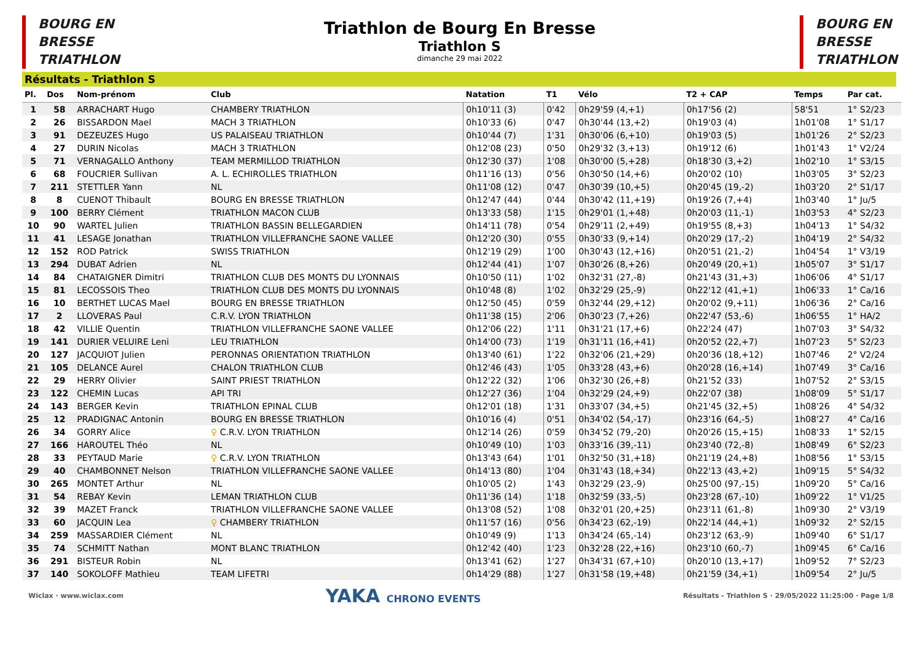BOURG EN
BRESSE
TRIATHLON
Triathlon de Bourg En Bresse
Triathlon S
dimanche 29 mai 2022
BOURG EN
BRESSE
TRIATHLON
Résultats - Triathlon S
| Pl. | Dos | Nom-prénom | Club | Natation | T1 | Vélo | T2 + CAP | Temps | Par cat. |
| --- | --- | --- | --- | --- | --- | --- | --- | --- | --- |
| 1 | 58 | ARRACHART Hugo | CHAMBERY TRIATHLON | 0h10'11 (3) | 0'42 | 0h29'59 (4,+1) | 0h17'56 (2) | 58'51 | 1° S2/23 |
| 2 | 26 | BISSARDON Mael | MACH 3 TRIATHLON | 0h10'33 (6) | 0'47 | 0h30'44 (13,+2) | 0h19'03 (4) | 1h01'08 | 1° S1/17 |
| 3 | 91 | DEZEUZES Hugo | US PALAISEAU TRIATHLON | 0h10'44 (7) | 1'31 | 0h30'06 (6,+10) | 0h19'03 (5) | 1h01'26 | 2° S2/23 |
| 4 | 27 | DURIN Nicolas | MACH 3 TRIATHLON | 0h12'08 (23) | 0'50 | 0h29'32 (3,+13) | 0h19'12 (6) | 1h01'43 | 1° V2/24 |
| 5 | 71 | VERNAGALLO Anthony | TEAM MERMILLOD TRIATHLON | 0h12'30 (37) | 1'08 | 0h30'00 (5,+28) | 0h18'30 (3,+2) | 1h02'10 | 1° S3/15 |
| 6 | 68 | FOUCRIER Sullivan | A. L. ECHIROLLES TRIATHLON | 0h11'16 (13) | 0'56 | 0h30'50 (14,+6) | 0h20'02 (10) | 1h03'05 | 3° S2/23 |
| 7 | 211 | STETTLER Yann | NL | 0h11'08 (12) | 0'47 | 0h30'39 (10,+5) | 0h20'45 (19,-2) | 1h03'20 | 2° S1/17 |
| 8 | 8 | CUENOT Thibault | BOURG EN BRESSE TRIATHLON | 0h12'47 (44) | 0'44 | 0h30'42 (11,+19) | 0h19'26 (7,+4) | 1h03'40 | 1° Ju/5 |
| 9 | 100 | BERRY Clément | TRIATHLON MACON CLUB | 0h13'33 (58) | 1'15 | 0h29'01 (1,+48) | 0h20'03 (11,-1) | 1h03'53 | 4° S2/23 |
| 10 | 90 | WARTEL Julien | TRIATHLON BASSIN BELLEGARDIEN | 0h14'11 (78) | 0'54 | 0h29'11 (2,+49) | 0h19'55 (8,+3) | 1h04'13 | 1° S4/32 |
| 11 | 41 | LESAGE Jonathan | TRIATHLON VILLEFRANCHE SAONE VALLEE | 0h12'20 (30) | 0'55 | 0h30'33 (9,+14) | 0h20'29 (17,-2) | 1h04'19 | 2° S4/32 |
| 12 | 152 | ROD Patrick | SWISS TRIATHLON | 0h12'19 (29) | 1'00 | 0h30'43 (12,+16) | 0h20'51 (21,-2) | 1h04'54 | 1° V3/19 |
| 13 | 294 | DUBAT Adrien | NL | 0h12'44 (41) | 1'07 | 0h30'26 (8,+26) | 0h20'49 (20,+1) | 1h05'07 | 3° S1/17 |
| 14 | 84 | CHATAIGNER Dimitri | TRIATHLON CLUB DES MONTS DU LYONNAIS | 0h10'50 (11) | 1'02 | 0h32'31 (27,-8) | 0h21'43 (31,+3) | 1h06'06 | 4° S1/17 |
| 15 | 81 | LECOSSOIS Theo | TRIATHLON CLUB DES MONTS DU LYONNAIS | 0h10'48 (8) | 1'02 | 0h32'29 (25,-9) | 0h22'12 (41,+1) | 1h06'33 | 1° Ca/16 |
| 16 | 10 | BERTHET LUCAS Mael | BOURG EN BRESSE TRIATHLON | 0h12'50 (45) | 0'59 | 0h32'44 (29,+12) | 0h20'02 (9,+11) | 1h06'36 | 2° Ca/16 |
| 17 | 2 | LLOVERAS Paul | C.R.V. LYON TRIATHLON | 0h11'38 (15) | 2'06 | 0h30'23 (7,+26) | 0h22'47 (53,-6) | 1h06'55 | 1° HA/2 |
| 18 | 42 | VILLIE Quentin | TRIATHLON VILLEFRANCHE SAONE VALLEE | 0h12'06 (22) | 1'11 | 0h31'21 (17,+6) | 0h22'24 (47) | 1h07'03 | 3° S4/32 |
| 19 | 141 | DURIER VELUIRE Leni | LEU TRIATHLON | 0h14'00 (73) | 1'19 | 0h31'11 (16,+41) | 0h20'52 (22,+7) | 1h07'23 | 5° S2/23 |
| 20 | 127 | JACQUIOT Julien | PERONNAS ORIENTATION TRIATHLON | 0h13'40 (61) | 1'22 | 0h32'06 (21,+29) | 0h20'36 (18,+12) | 1h07'46 | 2° V2/24 |
| 21 | 105 | DELANCE Aurel | CHALON TRIATHLON CLUB | 0h12'46 (43) | 1'05 | 0h33'28 (43,+6) | 0h20'28 (16,+14) | 1h07'49 | 3° Ca/16 |
| 22 | 29 | HERRY Olivier | SAINT PRIEST TRIATHLON | 0h12'22 (32) | 1'06 | 0h32'30 (26,+8) | 0h21'52 (33) | 1h07'52 | 2° S3/15 |
| 23 | 122 | CHEMIN Lucas | API TRI | 0h12'27 (36) | 1'04 | 0h32'29 (24,+9) | 0h22'07 (38) | 1h08'09 | 5° S1/17 |
| 24 | 143 | BERGER Kevin | TRIATHLON EPINAL CLUB | 0h12'01 (18) | 1'31 | 0h33'07 (34,+5) | 0h21'45 (32,+5) | 1h08'26 | 4° S4/32 |
| 25 | 12 | PRADIGNAC Antonin | BOURG EN BRESSE TRIATHLON | 0h10'16 (4) | 0'51 | 0h34'02 (54,-17) | 0h23'16 (64,-5) | 1h08'27 | 4° Ca/16 |
| 26 | 34 | GORRY Alice | ♀ C.R.V. LYON TRIATHLON | 0h12'14 (26) | 0'59 | 0h34'52 (79,-20) | 0h20'26 (15,+15) | 1h08'33 | 1° S2/15 |
| 27 | 166 | HAROUTEL Théo | NL | 0h10'49 (10) | 1'03 | 0h33'16 (39,-11) | 0h23'40 (72,-8) | 1h08'49 | 6° S2/23 |
| 28 | 33 | PEYTAUD Marie | ♀ C.R.V. LYON TRIATHLON | 0h13'43 (64) | 1'01 | 0h32'50 (31,+18) | 0h21'19 (24,+8) | 1h08'56 | 1° S3/15 |
| 29 | 40 | CHAMBONNET Nelson | TRIATHLON VILLEFRANCHE SAONE VALLEE | 0h14'13 (80) | 1'04 | 0h31'43 (18,+34) | 0h22'13 (43,+2) | 1h09'15 | 5° S4/32 |
| 30 | 265 | MONTET Arthur | NL | 0h10'05 (2) | 1'43 | 0h32'29 (23,-9) | 0h25'00 (97,-15) | 1h09'20 | 5° Ca/16 |
| 31 | 54 | REBAY Kevin | LEMAN TRIATHLON CLUB | 0h11'36 (14) | 1'18 | 0h32'59 (33,-5) | 0h23'28 (67,-10) | 1h09'22 | 1° V1/25 |
| 32 | 39 | MAZET Franck | TRIATHLON VILLEFRANCHE SAONE VALLEE | 0h13'08 (52) | 1'08 | 0h32'01 (20,+25) | 0h23'11 (61,-8) | 1h09'30 | 2° V3/19 |
| 33 | 60 | JACQUIN Lea | ♀ CHAMBERY TRIATHLON | 0h11'57 (16) | 0'56 | 0h34'23 (62,-19) | 0h22'14 (44,+1) | 1h09'32 | 2° S2/15 |
| 34 | 259 | MASSARDIER Clément | NL | 0h10'49 (9) | 1'13 | 0h34'24 (65,-14) | 0h23'12 (63,-9) | 1h09'40 | 6° S1/17 |
| 35 | 74 | SCHMITT Nathan | MONT BLANC TRIATHLON | 0h12'42 (40) | 1'23 | 0h32'28 (22,+16) | 0h23'10 (60,-7) | 1h09'45 | 6° Ca/16 |
| 36 | 291 | BISTEUR Robin | NL | 0h13'41 (62) | 1'27 | 0h34'31 (67,+10) | 0h20'10 (13,+17) | 1h09'52 | 7° S2/23 |
| 37 | 140 | SOKOLOFF Mathieu | TEAM LIFETRI | 0h14'29 (88) | 1'27 | 0h31'58 (19,+48) | 0h21'59 (34,+1) | 1h09'54 | 2° Ju/5 |
Wiclax · www.wiclax.com YAKA CHRONO EVENTS Résultats - Triathlon S · 29/05/2022 11:25:00 · Page 1/8